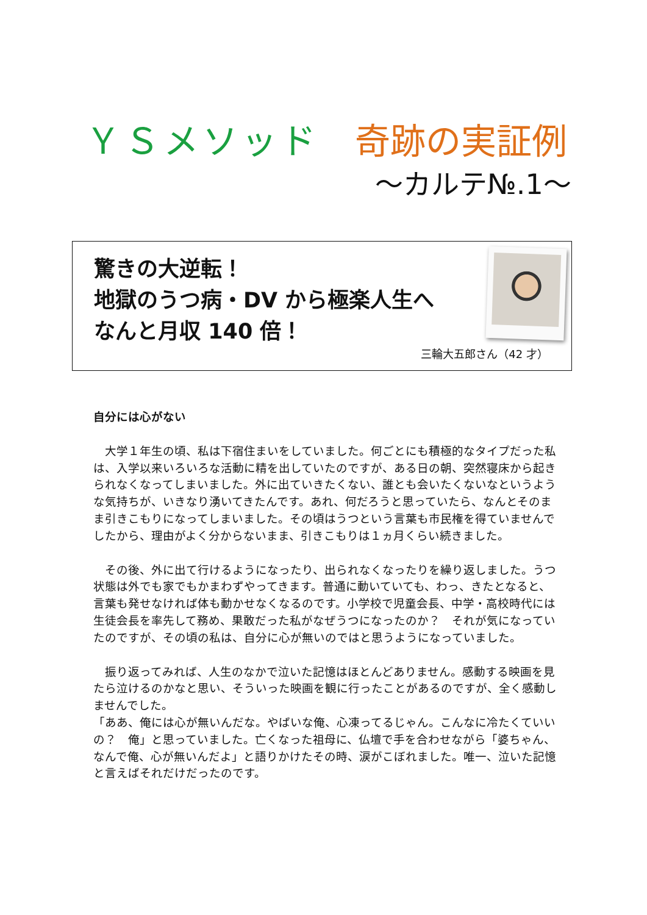ＹＳメソッド　奇跡の実証例
～カルテ№.1～
驚きの大逆転！
地獄のうつ病・DV から極楽人生へ
なんと月収 140 倍！
三輪大五郎さん（42 才）
自分には心がない
　大学１年生の頃、私は下宿住まいをしていました。何ごとにも積極的なタイプだった私は、入学以来いろいろな活動に精を出していたのですが、ある日の朝、突然寝床から起きられなくなってしまいました。外に出ていきたくない、誰とも会いたくないなというような気持ちが、いきなり湧いてきたんです。あれ、何だろうと思っていたら、なんとそのまま引きこもりになってしまいました。その頃はうつという言葉も市民権を得ていませんでしたから、理由がよく分からないまま、引きこもりは１ヵ月くらい続きました。
　その後、外に出て行けるようになったり、出られなくなったりを繰り返しました。うつ状態は外でも家でもかまわずやってきます。普通に動いていても、わっ、きたとなると、言葉も発せなければ体も動かせなくなるのです。小学校で児童会長、中学・高校時代には生徒会長を率先して務め、果敢だった私がなぜうつになったのか？　それが気になっていたのですが、その頃の私は、自分に心が無いのではと思うようになっていました。
　振り返ってみれば、人生のなかで泣いた記憶はほとんどありません。感動する映画を見たら泣けるのかなと思い、そういった映画を観に行ったことがあるのですが、全く感動しませんでした。
「ああ、俺には心が無いんだな。やばいな俺、心凍ってるじゃん。こんなに冷たくていいの？　俺」と思っていました。亡くなった祖母に、仏壇で手を合わせながら「婆ちゃん、なんで俺、心が無いんだよ」と語りかけたその時、涙がこぼれました。唯一、泣いた記憶と言えばそれだけだったのです。